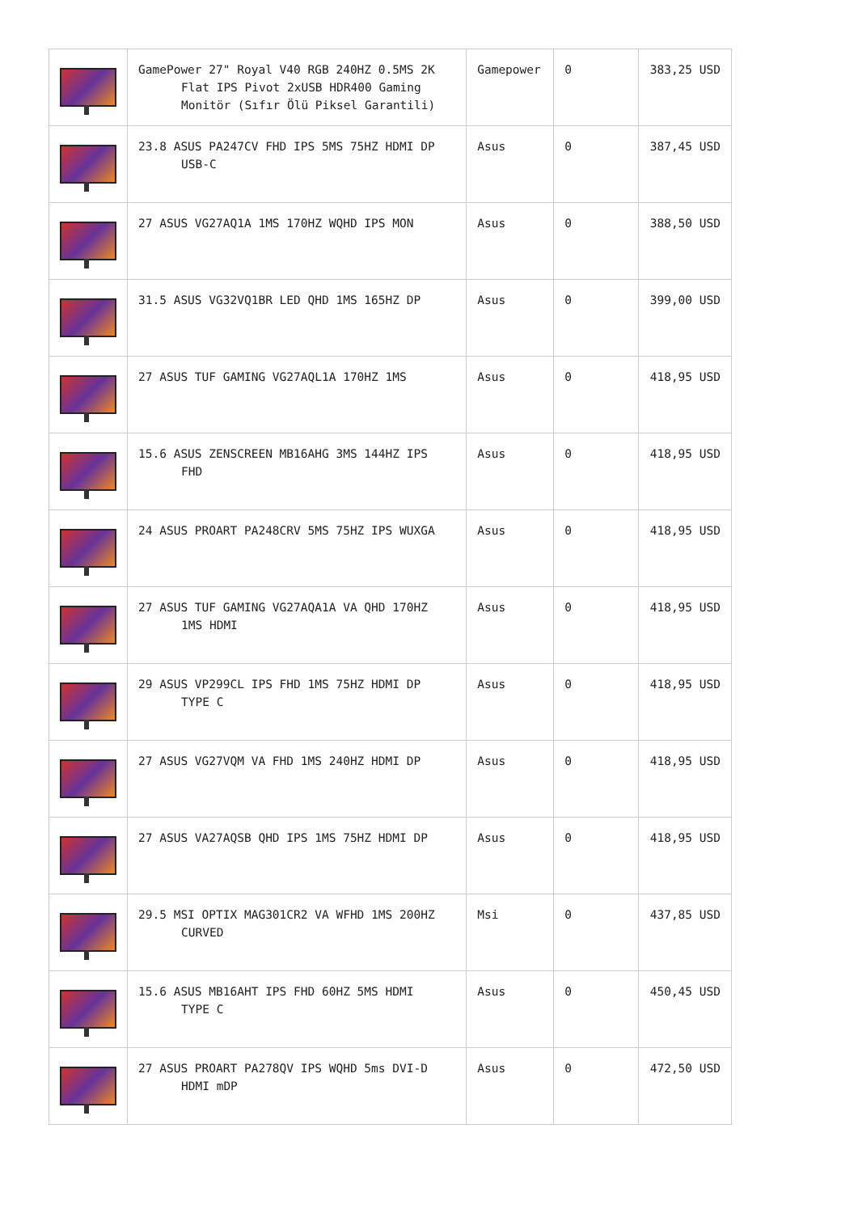| | GamePower 27" Royal V40 RGB 240HZ 0.5MS 2K Flat IPS Pivot 2xUSB HDR400 Gaming Monitör (Sıfır Ölü Piksel Garantili) | Gamepower | 0 | 383,25 USD |
| | 23.8 ASUS PA247CV FHD IPS 5MS 75HZ HDMI DP USB-C | Asus | 0 | 387,45 USD |
| | 27 ASUS VG27AQ1A 1MS 170HZ WQHD IPS MON | Asus | 0 | 388,50 USD |
| | 31.5 ASUS VG32VQ1BR LED QHD 1MS 165HZ DP | Asus | 0 | 399,00 USD |
| | 27 ASUS TUF GAMING VG27AQL1A 170HZ 1MS | Asus | 0 | 418,95 USD |
| | 15.6 ASUS ZENSCREEN MB16AHG 3MS 144HZ IPS FHD | Asus | 0 | 418,95 USD |
| | 24 ASUS PROART PA248CRV 5MS 75HZ IPS WUXGA | Asus | 0 | 418,95 USD |
| | 27 ASUS TUF GAMING VG27AQA1A VA QHD 170HZ 1MS HDMI | Asus | 0 | 418,95 USD |
| | 29 ASUS VP299CL IPS FHD 1MS 75HZ HDMI DP TYPE C | Asus | 0 | 418,95 USD |
| | 27 ASUS VG27VQM VA FHD 1MS 240HZ HDMI DP | Asus | 0 | 418,95 USD |
| | 27 ASUS VA27AQSB QHD IPS 1MS 75HZ HDMI DP | Asus | 0 | 418,95 USD |
| | 29.5 MSI OPTIX MAG301CR2 VA WFHD 1MS 200HZ CURVED | Msi | 0 | 437,85 USD |
| | 15.6 ASUS MB16AHT IPS FHD 60HZ 5MS HDMI TYPE C | Asus | 0 | 450,45 USD |
| | 27 ASUS PROART PA278QV IPS WQHD 5ms DVI-D HDMI mDP | Asus | 0 | 472,50 USD |